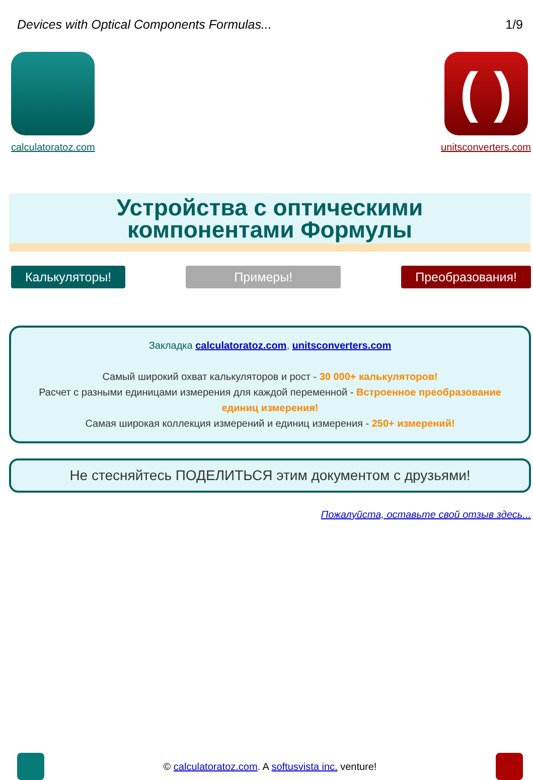Devices with Optical Components Formulas... 1/9
calculatoratoz.com
( )
unitsconverters.com
Устройства с оптическими
компонентами Формулы
Калькуляторы! Примеры! Преобразования!
Закладка calculatoratoz.com, unitsconverters.com
Самый широкий охват калькуляторов и рост - 30 000+ калькуляторов!
Расчет с разными единицами измерения для каждой переменной - Встроенное преобразование единиц измерения!
Самая широкая коллекция измерений и единиц измерения - 250+ измерений!
Не стесняйтесь ПОДЕЛИТЬСЯ этим документом с друзьями!
Пожалуйста, оставьте свой отзыв здесь...
© calculatoratoz.com. A softusvista inc. venture!